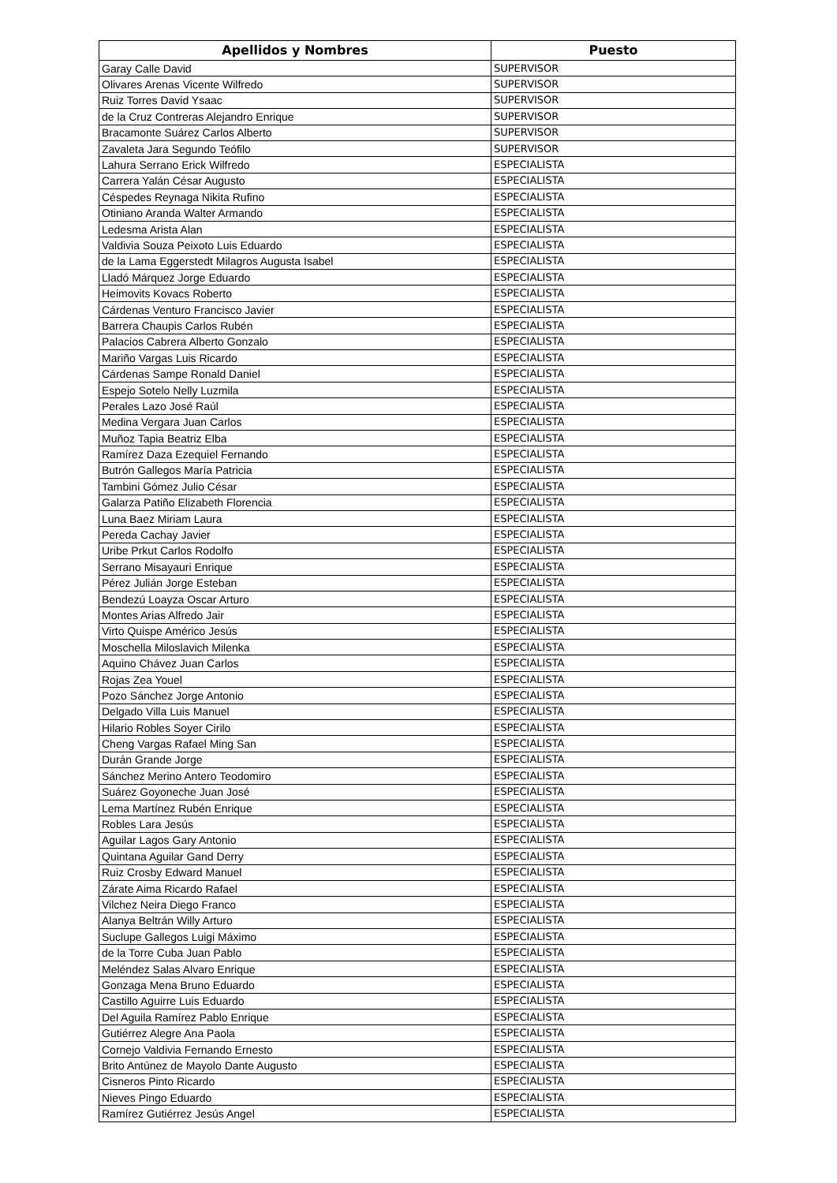| Apellidos y Nombres | Puesto |
| --- | --- |
| Garay Calle David | SUPERVISOR |
| Olivares Arenas Vicente Wilfredo | SUPERVISOR |
| Ruiz Torres David Ysaac | SUPERVISOR |
| de la Cruz Contreras Alejandro Enrique | SUPERVISOR |
| Bracamonte Suárez Carlos Alberto | SUPERVISOR |
| Zavaleta Jara Segundo Teófilo | SUPERVISOR |
| Lahura Serrano Erick Wilfredo | ESPECIALISTA |
| Carrera Yalán César Augusto | ESPECIALISTA |
| Céspedes Reynaga Nikita Rufino | ESPECIALISTA |
| Otiniano Aranda Walter Armando | ESPECIALISTA |
| Ledesma Arista Alan | ESPECIALISTA |
| Valdivia Souza Peixoto Luis Eduardo | ESPECIALISTA |
| de la Lama Eggerstedt Milagros Augusta Isabel | ESPECIALISTA |
| Lladó Márquez Jorge Eduardo | ESPECIALISTA |
| Heimovits Kovacs Roberto | ESPECIALISTA |
| Cárdenas Venturo Francisco Javier | ESPECIALISTA |
| Barrera Chaupis Carlos Rubén | ESPECIALISTA |
| Palacios Cabrera Alberto Gonzalo | ESPECIALISTA |
| Mariño Vargas Luis Ricardo | ESPECIALISTA |
| Cárdenas Sampe Ronald Daniel | ESPECIALISTA |
| Espejo Sotelo Nelly Luzmila | ESPECIALISTA |
| Perales Lazo José Raúl | ESPECIALISTA |
| Medina Vergara Juan Carlos | ESPECIALISTA |
| Muñoz Tapia Beatriz Elba | ESPECIALISTA |
| Ramírez Daza Ezequiel Fernando | ESPECIALISTA |
| Butrón Gallegos María Patricia | ESPECIALISTA |
| Tambini Gómez Julio César | ESPECIALISTA |
| Galarza Patiño Elizabeth Florencia | ESPECIALISTA |
| Luna Baez Miriam Laura | ESPECIALISTA |
| Pereda Cachay Javier | ESPECIALISTA |
| Uribe Prkut Carlos Rodolfo | ESPECIALISTA |
| Serrano Misayauri Enrique | ESPECIALISTA |
| Pérez Julián Jorge Esteban | ESPECIALISTA |
| Bendezú Loayza Oscar Arturo | ESPECIALISTA |
| Montes Arias Alfredo Jair | ESPECIALISTA |
| Virto Quispe Américo Jesús | ESPECIALISTA |
| Moschella Miloslavich Milenka | ESPECIALISTA |
| Aquino Chávez Juan Carlos | ESPECIALISTA |
| Rojas Zea Youel | ESPECIALISTA |
| Pozo Sánchez Jorge Antonio | ESPECIALISTA |
| Delgado Villa Luis Manuel | ESPECIALISTA |
| Hilario Robles Soyer Cirilo | ESPECIALISTA |
| Cheng Vargas Rafael Ming San | ESPECIALISTA |
| Durán Grande Jorge | ESPECIALISTA |
| Sánchez Merino Antero Teodomiro | ESPECIALISTA |
| Suárez Goyoneche Juan José | ESPECIALISTA |
| Lema Martínez Rubén Enrique | ESPECIALISTA |
| Robles Lara Jesús | ESPECIALISTA |
| Aguilar Lagos Gary Antonio | ESPECIALISTA |
| Quintana Aguilar Gand Derry | ESPECIALISTA |
| Ruiz Crosby Edward Manuel | ESPECIALISTA |
| Zárate Aima Ricardo Rafael | ESPECIALISTA |
| Vilchez Neira Diego Franco | ESPECIALISTA |
| Alanya Beltrán Willy Arturo | ESPECIALISTA |
| Suclupe Gallegos Luigi Máximo | ESPECIALISTA |
| de la Torre Cuba Juan Pablo | ESPECIALISTA |
| Meléndez Salas Alvaro Enrique | ESPECIALISTA |
| Gonzaga Mena Bruno Eduardo | ESPECIALISTA |
| Castillo Aguirre Luis Eduardo | ESPECIALISTA |
| Del Aguila Ramírez Pablo Enrique | ESPECIALISTA |
| Gutiérrez Alegre Ana Paola | ESPECIALISTA |
| Cornejo Valdivia Fernando Ernesto | ESPECIALISTA |
| Brito Antúnez de Mayolo Dante Augusto | ESPECIALISTA |
| Cisneros Pinto Ricardo | ESPECIALISTA |
| Nieves Pingo Eduardo | ESPECIALISTA |
| Ramírez Gutiérrez Jesús Angel | ESPECIALISTA |